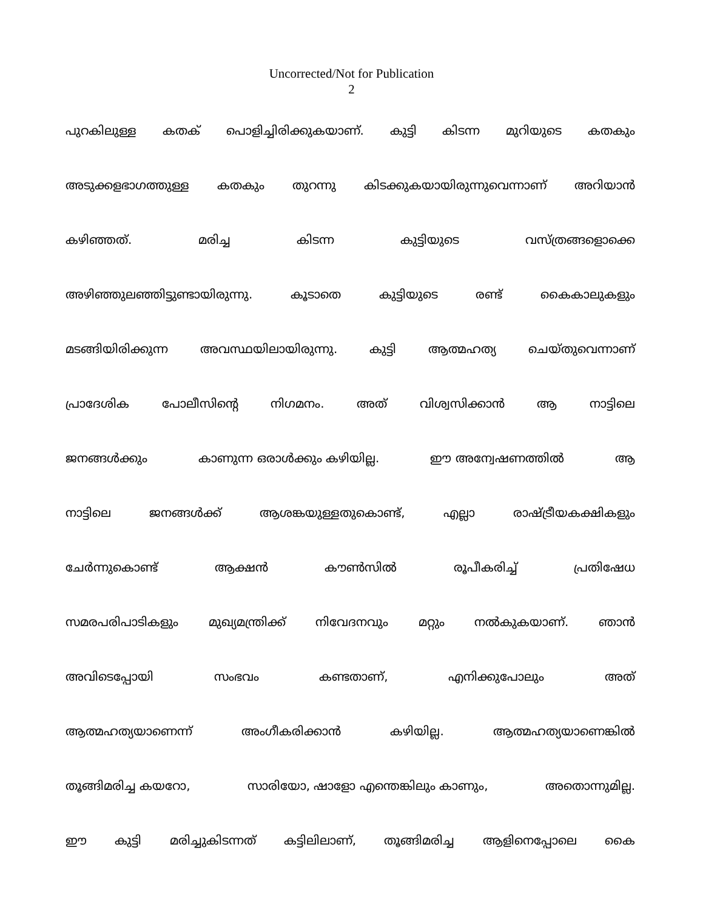Uncorrected/Not for Publication
2
പുറകിലുള്ള കതക് പൊളിച്ചിരിക്കുകയാണ്. കുട്ടി കിടന്ന മുറിയുടെ കതകും
അടുക്കളഭാഗത്തുള്ള കതകും തുറന്നു കിടക്കുകയായിരുന്നുവെന്നാണ് അറിയാൻ
കഴിഞ്ഞത്. മരിച്ച കിടന്ന കുട്ടിയുടെ വസ്ത്രങ്ങളൊക്കെ
അഴിഞ്ഞുലഞ്ഞിട്ടുണ്ടായിരുന്നു. കൂടാതെ കുട്ടിയുടെ രണ്ട് കൈകാലുകളും
മടങ്ങിയിരിക്കുന്ന അവസ്ഥയിലായിരുന്നു. കുട്ടി ആത്മഹത്യ ചെയ്തുവെന്നാണ്
പ്രാദേശിക പോലീസിന്റെ നിഗമനം. അത് വിശ്വസിക്കാൻ ആ നാട്ടിലെ
ജനങ്ങൾക്കും കാണുന്ന ഒരാൾക്കും കഴിയില്ല. ഈ അന്വേഷണത്തിൽ ആ
നാട്ടിലെ ജനങ്ങൾക്ക് ആശങ്കയുള്ളതുകൊണ്ട്, എല്ലാ രാഷ്ട്രീയകക്ഷികളും
ചേർന്നുകൊണ്ട് ആക്ഷൻ കൗൺസിൽ രൂപീകരിച്ച് പ്രതിഷേധ
സമരപരിപാടികളും മുഖ്യമന്ത്രിക്ക് നിവേദനവും മറ്റും നൽകുകയാണ്. ഞാൻ
അവിടെപ്പോയി സംഭവം കണ്ടതാണ്, എനിക്കുപോലും അത്
ആത്മഹത്യയാണെന്ന് അംഗീകരിക്കാൻ കഴിയില്ല. ആത്മഹത്യയാണെങ്കിൽ
തൂങ്ങിമരിച്ച കയറോ, സാരിയോ, ഷാളോ എന്തെങ്കിലും കാണും, അതൊന്നുമില്ല.
ഈ കുട്ടി മരിച്ചുകിടന്നത് കട്ടിലിലാണ്, തൂങ്ങിമരിച്ച ആളിനെപ്പോലെ കൈ